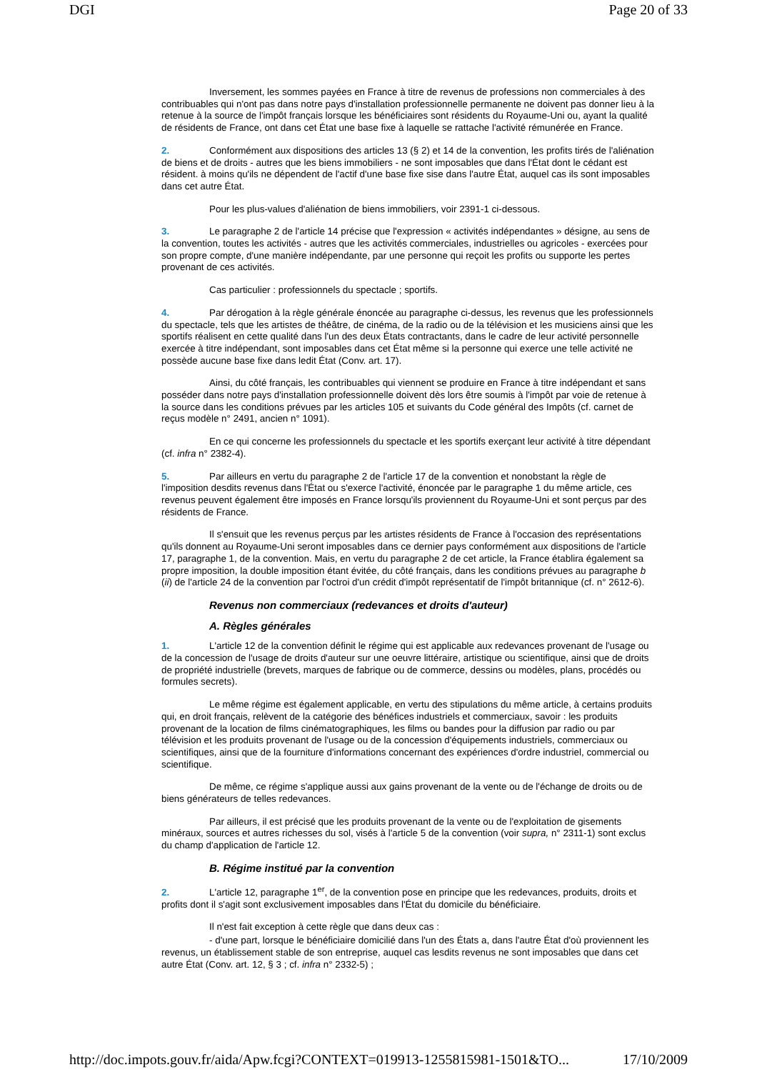DGI Page 20 of 33
Inversement, les sommes payées en France à titre de revenus de professions non commerciales à des contribuables qui n'ont pas dans notre pays d'installation professionnelle permanente ne doivent pas donner lieu à la retenue à la source de l'impôt français lorsque les bénéficiaires sont résidents du Royaume-Uni ou, ayant la qualité de résidents de France, ont dans cet État une base fixe à laquelle se rattache l'activité rémunérée en France.
2. Conformément aux dispositions des articles 13 (§ 2) et 14 de la convention, les profits tirés de l'aliénation de biens et de droits - autres que les biens immobiliers - ne sont imposables que dans l'État dont le cédant est résident. à moins qu'ils ne dépendent de l'actif d'une base fixe sise dans l'autre État, auquel cas ils sont imposables dans cet autre État.
Pour les plus-values d'aliénation de biens immobiliers, voir 2391-1 ci-dessous.
3. Le paragraphe 2 de l'article 14 précise que l'expression « activités indépendantes » désigne, au sens de la convention, toutes les activités - autres que les activités commerciales, industrielles ou agricoles - exercées pour son propre compte, d'une manière indépendante, par une personne qui reçoit les profits ou supporte les pertes provenant de ces activités.
Cas particulier : professionnels du spectacle ; sportifs.
4. Par dérogation à la règle générale énoncée au paragraphe ci-dessus, les revenus que les professionnels du spectacle, tels que les artistes de théâtre, de cinéma, de la radio ou de la télévision et les musiciens ainsi que les sportifs réalisent en cette qualité dans l'un des deux États contractants, dans le cadre de leur activité personnelle exercée à titre indépendant, sont imposables dans cet État même si la personne qui exerce une telle activité ne possède aucune base fixe dans ledit État (Conv. art. 17).
Ainsi, du côté français, les contribuables qui viennent se produire en France à titre indépendant et sans posséder dans notre pays d'installation professionnelle doivent dès lors être soumis à l'impôt par voie de retenue à la source dans les conditions prévues par les articles 105 et suivants du Code général des Impôts (cf. carnet de reçus modèle n° 2491, ancien n° 1091).
En ce qui concerne les professionnels du spectacle et les sportifs exerçant leur activité à titre dépendant (cf. infra n° 2382-4).
5. Par ailleurs en vertu du paragraphe 2 de l'article 17 de la convention et nonobstant la règle de l'imposition desdits revenus dans l'État ou s'exerce l'activité, énoncée par le paragraphe 1 du même article, ces revenus peuvent également être imposés en France lorsqu'ils proviennent du Royaume-Uni et sont perçus par des résidents de France.
Il s'ensuit que les revenus perçus par les artistes résidents de France à l'occasion des représentations qu'ils donnent au Royaume-Uni seront imposables dans ce dernier pays conformément aux dispositions de l'article 17, paragraphe 1, de la convention. Mais, en vertu du paragraphe 2 de cet article, la France établira également sa propre imposition, la double imposition étant évitée, du côté français, dans les conditions prévues au paragraphe b (ii) de l'article 24 de la convention par l'octroi d'un crédit d'impôt représentatif de l'impôt britannique (cf. n° 2612-6).
Revenus non commerciaux (redevances et droits d'auteur)
A. Règles générales
1. L'article 12 de la convention définit le régime qui est applicable aux redevances provenant de l'usage ou de la concession de l'usage de droits d'auteur sur une oeuvre littéraire, artistique ou scientifique, ainsi que de droits de propriété industrielle (brevets, marques de fabrique ou de commerce, dessins ou modèles, plans, procédés ou formules secrets).
Le même régime est également applicable, en vertu des stipulations du même article, à certains produits qui, en droit français, relèvent de la catégorie des bénéfices industriels et commerciaux, savoir : les produits provenant de la location de films cinématographiques, les films ou bandes pour la diffusion par radio ou par télévision et les produits provenant de l'usage ou de la concession d'équipements industriels, commerciaux ou scientifiques, ainsi que de la fourniture d'informations concernant des expériences d'ordre industriel, commercial ou scientifique.
De même, ce régime s'applique aussi aux gains provenant de la vente ou de l'échange de droits ou de biens générateurs de telles redevances.
Par ailleurs, il est précisé que les produits provenant de la vente ou de l'exploitation de gisements minéraux, sources et autres richesses du sol, visés à l'article 5 de la convention (voir supra, n° 2311-1) sont exclus du champ d'application de l'article 12.
B. Régime institué par la convention
2. L'article 12, paragraphe 1<sup>er</sup>, de la convention pose en principe que les redevances, produits, droits et profits dont il s'agit sont exclusivement imposables dans l'État du domicile du bénéficiaire.
Il n'est fait exception à cette règle que dans deux cas :
- d'une part, lorsque le bénéficiaire domicilié dans l'un des États a, dans l'autre État d'où proviennent les revenus, un établissement stable de son entreprise, auquel cas lesdits revenus ne sont imposables que dans cet autre État (Conv. art. 12, § 3 ; cf. infra n° 2332-5) ;
http://doc.impots.gouv.fr/aida/Apw.fcgi?CONTEXT=019913-1255815981-1501&TO... 17/10/2009